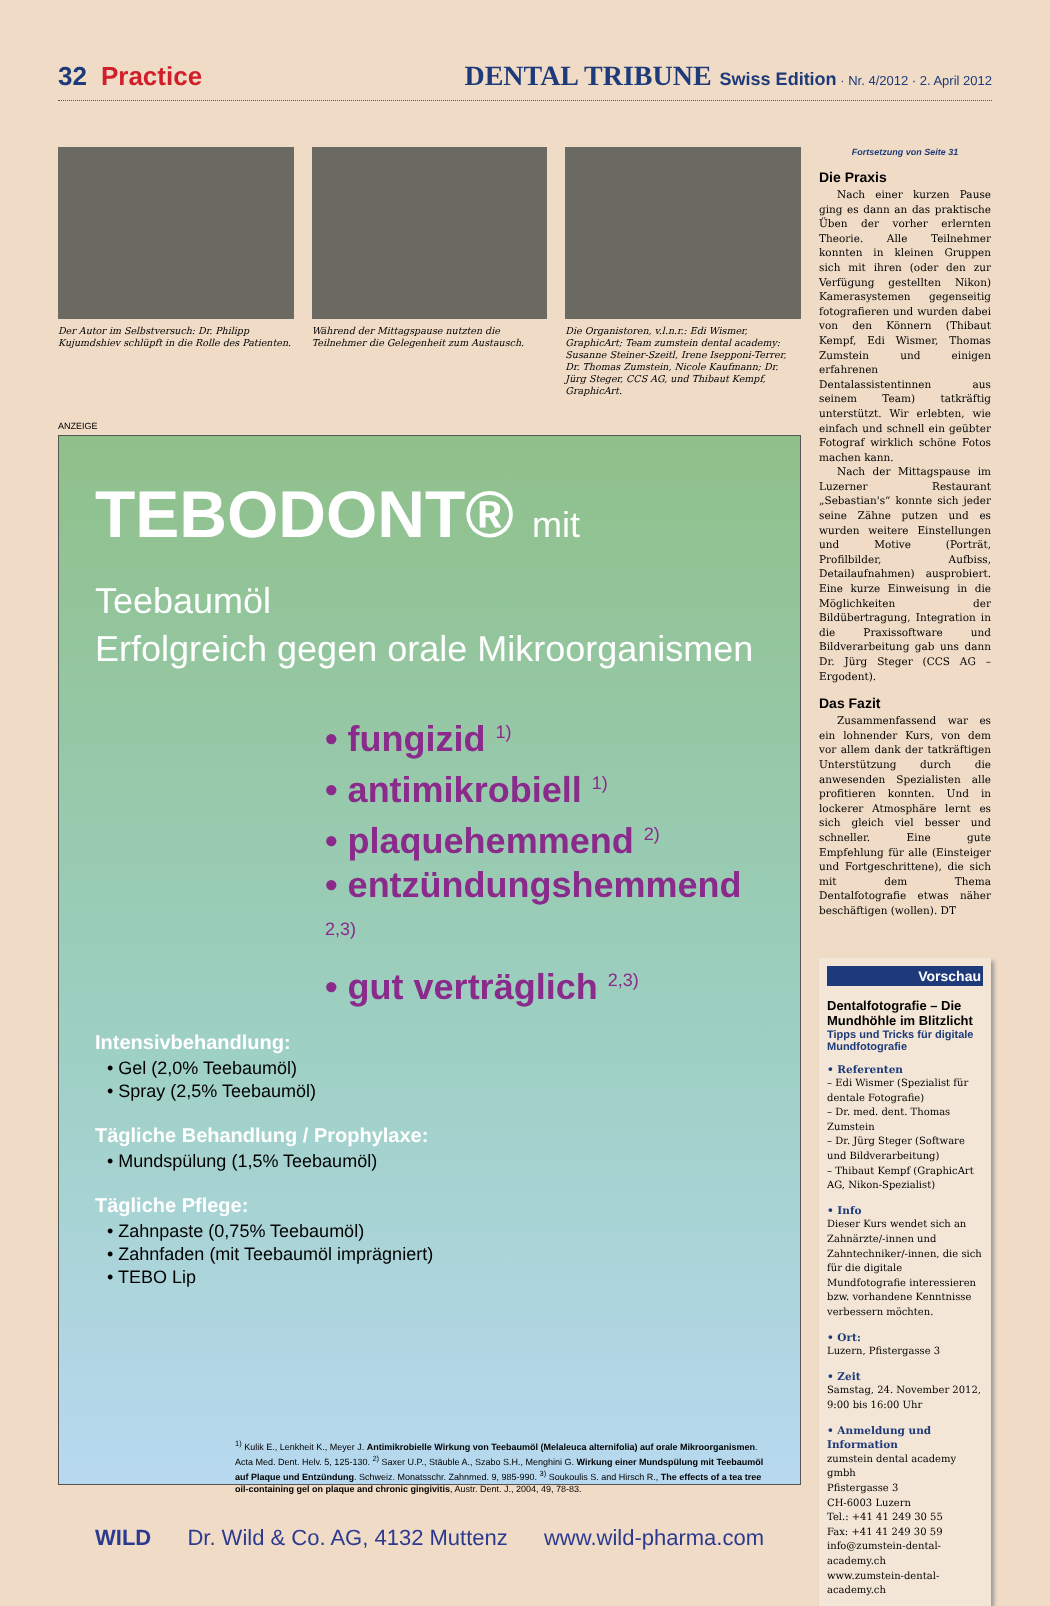32 Practice
DENTAL TRIBUNE Swiss Edition · Nr. 4/2012 · 2. April 2012
Der Autor im Selbstversuch: Dr. Philipp Kujumdshiev schlüpft in die Rolle des Patienten.
Während der Mittagspause nutzten die Teilnehmer die Gelegenheit zum Austausch.
Die Organistoren, v.l.n.r.: Edi Wismer, GraphicArt; Team zumstein dental academy: Susanne Steiner-Szeitl, Irene Isepponi-Terrer, Dr. Thomas Zumstein, Nicole Kaufmann; Dr. Jürg Steger, CCS AG, und Thibaut Kempf, GraphicArt.
ANZEIGE
TEBODONT® mit Teebaumöl
Erfolgreich gegen orale Mikroorganismen
• fungizid <sup>1)</sup>
• antimikrobiell <sup>1)</sup>
• plaquehemmend <sup>2)</sup>
• entzündungshemmend <sup>2,3)</sup>
• gut verträglich <sup>2,3)</sup>
Intensivbehandlung:
• Gel (2,0% Teebaumöl)
• Spray (2,5% Teebaumöl)
Tägliche Behandlung / Prophylaxe:
• Mundspülung (1,5% Teebaumöl)
Tägliche Pflege:
• Zahnpaste (0,75% Teebaumöl)
• Zahnfaden (mit Teebaumöl imprägniert)
• TEBO Lip
<sup>1)</sup> Kulik E., Lenkheit K., Meyer J. Antimikrobielle Wirkung von Teebaumöl (Melaleuca alternifolia) auf orale Mikroorganismen. Acta Med. Dent. Helv. 5, 125-130. <sup>2)</sup> Saxer U.P., Stäuble A., Szabo S.H., Menghini G. Wirkung einer Mundspülung mit Teebaumöl auf Plaque und Entzündung. Schweiz. Monatsschr. Zahnmed. 9, 985-990. <sup>3)</sup> Soukoulis S. and Hirsch R., The effects of a tea tree oil-containing gel on plaque and chronic gingivitis, Austr. Dent. J., 2004, 49, 78-83.
WILD Dr. Wild & Co. AG, 4132 Muttenz www.wild-pharma.com
Fortsetzung von Seite 31
Die Praxis
Nach einer kurzen Pause ging es dann an das praktische Üben der vorher erlernten Theorie. Alle Teilnehmer konnten in kleinen Gruppen sich mit ihren (oder den zur Verfügung gestellten Nikon) Kamerasystemen gegenseitig fotografieren und wurden dabei von den Könnern (Thibaut Kempf, Edi Wismer, Thomas Zumstein und einigen erfahrenen Dentalassistentinnen aus seinem Team) tatkräftig unterstützt. Wir erlebten, wie einfach und schnell ein geübter Fotograf wirklich schöne Fotos machen kann.
Nach der Mittagspause im Luzerner Restaurant „Sebastian's“ konnte sich jeder seine Zähne putzen und es wurden weitere Einstellungen und Motive (Porträt, Profilbilder, Aufbiss, Detailaufnahmen) ausprobiert. Eine kurze Einweisung in die Möglichkeiten der Bildübertragung, Integration in die Praxissoftware und Bildverarbeitung gab uns dann Dr. Jürg Steger (CCS AG – Ergodent).
Das Fazit
Zusammenfassend war es ein lohnender Kurs, von dem vor allem dank der tatkräftigen Unterstützung durch die anwesenden Spezialisten alle profitieren konnten. Und in lockerer Atmosphäre lernt es sich gleich viel besser und schneller. Eine gute Empfehlung für alle (Einsteiger und Fortgeschrittene), die sich mit dem Thema Dentalfotografie etwas näher beschäftigen (wollen). DT
Vorschau
Dentalfotografie – Die Mundhöhle im Blitzlicht
Tipps und Tricks für digitale Mundfotografie
• Referenten
– Edi Wismer (Spezialist für dentale Fotografie)
– Dr. med. dent. Thomas Zumstein
– Dr. Jürg Steger (Software und Bildverarbeitung)
– Thibaut Kempf (GraphicArt AG, Nikon-Spezialist)
• Info
Dieser Kurs wendet sich an Zahnärzte/-innen und Zahntechniker/-innen, die sich für die digitale Mundfotografie interessieren bzw. vorhandene Kenntnisse verbessern möchten.
• Ort:
Luzern, Pfistergasse 3
• Zeit
Samstag, 24. November 2012, 9:00 bis 16:00 Uhr
• Anmeldung und Information
zumstein dental academy gmbh
Pfistergasse 3
CH-6003 Luzern
Tel.: +41 41 249 30 55
Fax: +41 41 249 30 59
info@zumstein-dental-academy.ch
www.zumstein-dental-academy.ch